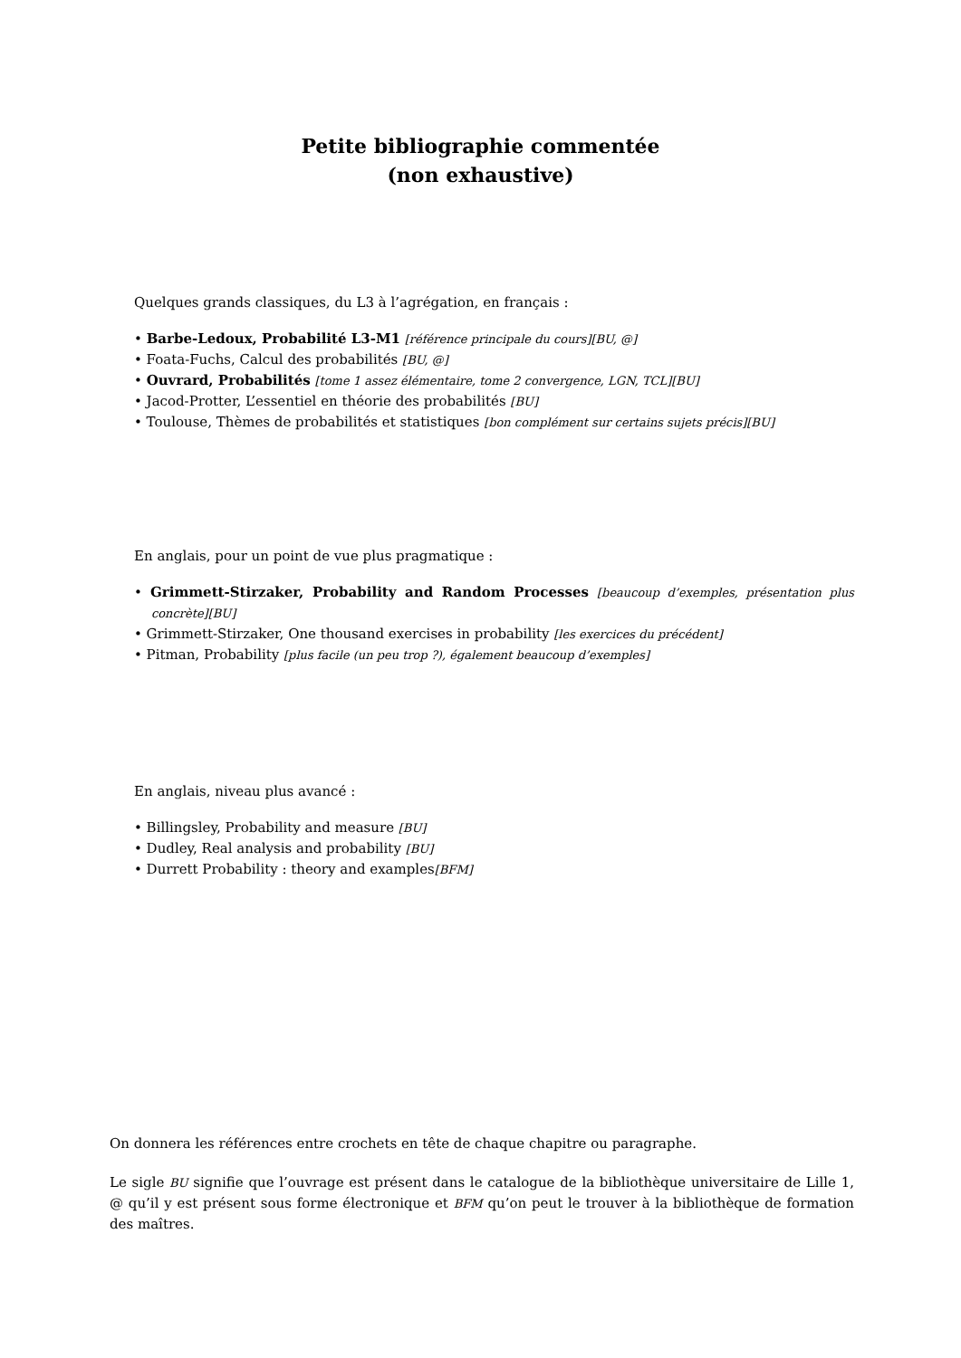Petite bibliographie commentée
(non exhaustive)
Quelques grands classiques, du L3 à l’agrégation, en français :
• Barbe-Ledoux, Probabilité L3-M1 [référence principale du cours][BU, @]
• Foata-Fuchs, Calcul des probabilités [BU, @]
• Ouvrard, Probabilités [tome 1 assez élémentaire, tome 2 convergence, LGN, TCL][BU]
• Jacod-Protter, L’essentiel en théorie des probabilités [BU]
• Toulouse, Thèmes de probabilités et statistiques [bon complément sur certains sujets précis][BU]
En anglais, pour un point de vue plus pragmatique :
• Grimmett-Stirzaker, Probability and Random Processes [beaucoup d’exemples, présentation plus concrète][BU]
• Grimmett-Stirzaker, One thousand exercises in probability [les exercices du précédent]
• Pitman, Probability [plus facile (un peu trop ?), également beaucoup d’exemples]
En anglais, niveau plus avancé :
• Billingsley, Probability and measure [BU]
• Dudley, Real analysis and probability [BU]
• Durrett Probability : theory and examples[BFM]
On donnera les références entre crochets en tête de chaque chapitre ou paragraphe.
Le sigle BU signifie que l’ouvrage est présent dans le catalogue de la bibliothèque universitaire de Lille 1, @ qu’il y est présent sous forme électronique et BFM qu’on peut le trouver à la bibliothèque de formation des maîtres.